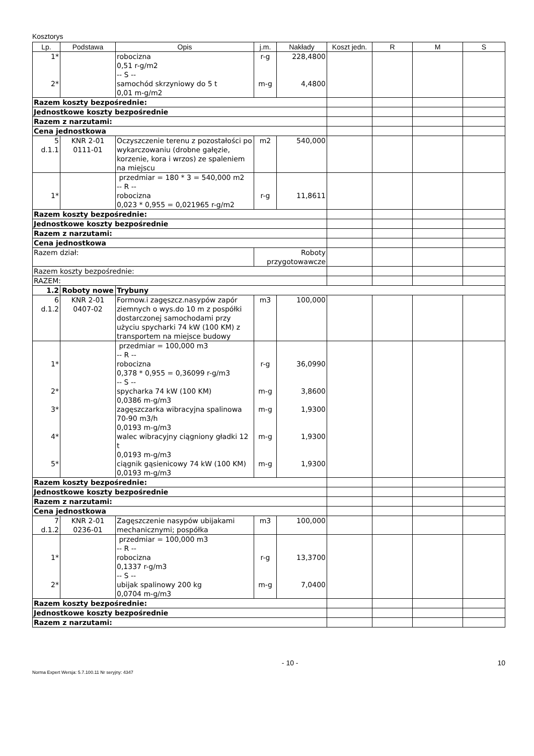Kosztorys
| Lp. | Podstawa | Opis | j.m. | Nakłady | Koszt jedn. | R | M | S |
| --- | --- | --- | --- | --- | --- | --- | --- | --- |
| 1* 2* | | robocizna 0,51 r-g/m2 -- S -- samochód skrzyniowy do 5 t 0,01 m-g/m2 | r-g m-g | 228,4800 4,4800 | | | | |
| Razem koszty bezpośrednie: | | | | | | | | |
| Jednostkowe koszty bezpośrednie | | | | | | | | |
| Razem z narzutami: | | | | | | | | |
| Cena jednostkowa | | | | | | | | |
| 5 d.1.1 | KNR 2-01 0111-01 | Oczyszczenie terenu z pozostałości po wykarczowaniu (drobne gałęzie, korzenie, kora i wrzos) ze spaleniem na miejscu | m2 | 540,000 | | | | |
| 1* | | przedmiar = 180 * 3 = 540,000 m2 -- R -- robocizna 0,023 * 0,955 = 0,021965 r-g/m2 | r-g | 11,8611 | | | | |
| Razem koszty bezpośrednie: | | | | | | | | |
| Jednostkowe koszty bezpośrednie | | | | | | | | |
| Razem z narzutami: | | | | | | | | |
| Cena jednostkowa | | | | | | | | |
| Razem dział: | | | Roboty przygotowawcze | | | | | |
| Razem koszty bezpośrednie: | | | | | | | | |
| RAZEM: | | | | | | | | |
| 1.2 | Roboty nowe | Trybuny | | | | | | |
| 6 d.1.2 | KNR 2-01 0407-02 | Formow.i zagęszcz.nasypów zapór ziemnych o wys.do 10 m z pospółki dostarczonej samochodami przy użyciu spycharki 74 kW (100 KM) z transportem na miejsce budowy | m3 | 100,000 | | | | |
| 1* 2* 3* 4* 5* | | przedmiar = 100,000 m3 -- R -- robocizna 0,378 * 0,955 = 0,36099 r-g/m3 -- S -- spycharka 74 kW (100 KM) 0,0386 m-g/m3 zagęszczarka wibracyjna spalinowa 70-90 m3/h 0,0193 m-g/m3 walec wibracyjny ciągniony gładki 12 t 0,0193 m-g/m3 ciągnik gąsienicowy 74 kW (100 KM) 0,0193 m-g/m3 | r-g m-g m-g m-g m-g | 36,0990 3,8600 1,9300 1,9300 1,9300 | | | | |
| Razem koszty bezpośrednie: | | | | | | | | |
| Jednostkowe koszty bezpośrednie | | | | | | | | |
| Razem z narzutami: | | | | | | | | |
| Cena jednostkowa | | | | | | | | |
| 7 d.1.2 | KNR 2-01 0236-01 | Zagęszczenie nasypów ubijakami mechanicznymi; pospółka | m3 | 100,000 | | | | |
| 1* 2* | | przedmiar = 100,000 m3 -- R -- robocizna 0,1337 r-g/m3 -- S -- ubijak spalinowy 200 kg 0,0704 m-g/m3 | r-g m-g | 13,3700 7,0400 | | | | |
| Razem koszty bezpośrednie: | | | | | | | | |
| Jednostkowe koszty bezpośrednie | | | | | | | | |
| Razem z narzutami: | | | | | | | | |
- 10 - 10
Norma Expert Wersja: 5.7.100.11 Nr seryjny: 4347